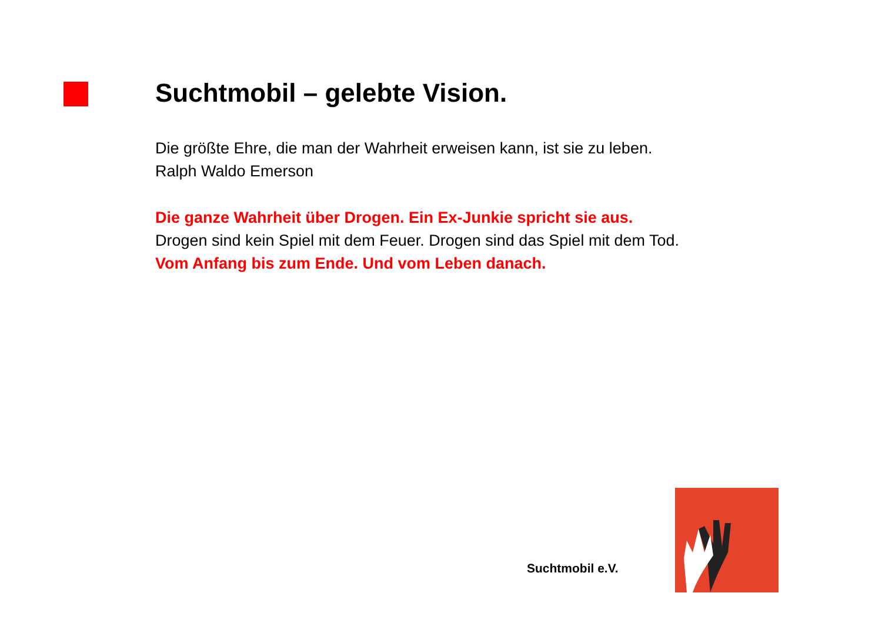Suchtmobil – gelebte Vision.
Die größte Ehre, die man der Wahrheit erweisen kann, ist sie zu leben.
Ralph Waldo Emerson
Die ganze Wahrheit über Drogen. Ein Ex-Junkie spricht sie aus.
Drogen sind kein Spiel mit dem Feuer. Drogen sind das Spiel mit dem Tod.
Vom Anfang bis zum Ende. Und vom Leben danach.
Suchtmobil e.V.